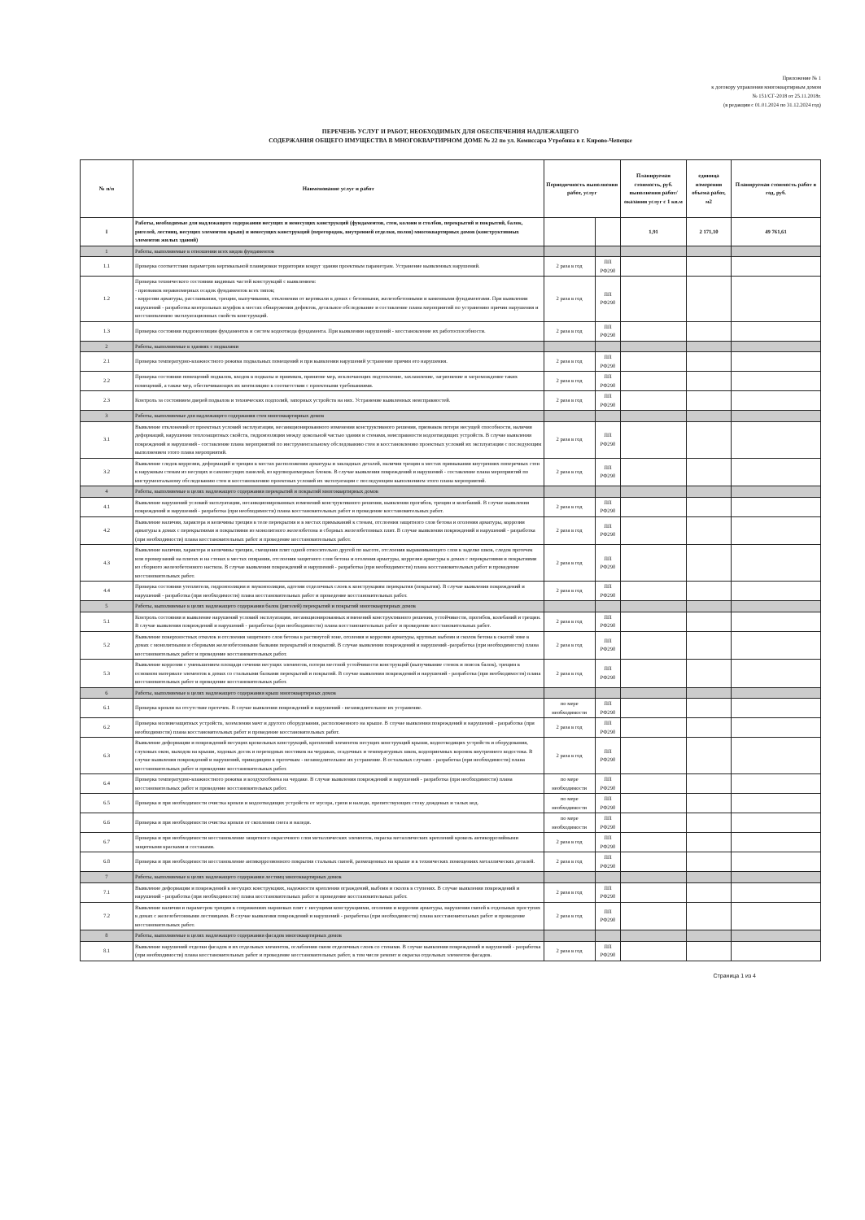Приложение № 1
к договору управления многоквартирным домом
№ 151/СГ-2018 от 25.11.2018г.
(в редакции с 01.01.2024 по 31.12.2024 год)
ПЕРЕЧЕНЬ УСЛУГ И РАБОТ, НЕОБХОДИМЫХ ДЛЯ ОБЕСПЕЧЕНИЯ НАДЛЕЖАЩЕГО
СОДЕРЖАНИЯ ОБЩЕГО ИМУЩЕСТВА В МНОГОКВАРТИРНОМ ДОМЕ № 22 по ул. Комиссара Утробина в г. Кирово-Чепецке
| № п/п | Наименование услуг и работ | Периодичность выполнения работ, услуг | | Планируемая стоимость, руб. выполнения работ/оказания услуг с 1 кв.м | единица измерения объема работ, м2 | Планируемая стоимость работ в год, руб. |
| --- | --- | --- | --- | --- | --- | --- |
| I | Работы, необходимые для надлежащего содержания несущих и ненесущих конструкций (фундаментов, стен, колонн и столбов, перекрытий и покрытий, балок, ригелей, лестниц, несущих элементов крыш) и ненесущих конструкций (перегородок, внутренней отделки, полов) многоквартирных домов (конструктивных элементов жилых зданий) | | | 1,91 | 2 171,10 | 49 761,61 |
| 1 | Работы, выполняемые в отношении всех видов фундаментов | | | | | |
| 1.1 | Проверка соответствия параметров вертикальной планировки территории вокруг здания проектным параметрам. Устранение выявленных нарушений. | 2 раза в год | ПП РФ290 | | | |
| 1.2 | Проверка технического состояния видимых частей конструкций с выявлением: - признаков неравномерных осадок фундаментов всех типов; - коррозии арматуры, расслаивания, трещин, выпучивания, отклонения от вертикали в домах с бетонными, железобетонными и каменными фундаментами. При выявлении нарушений - разработка контрольных шурфов в местах обнаружения дефектов, детальное обследование и составление плана мероприятий по устранению причин нарушения и восстановлению эксплуатационных свойств конструкций. | 2 раза в год | ПП РФ290 | | | |
| 1.3 | Проверка состояния гидроизоляции фундаментов и систем водоотвода фундамента. При выявлении нарушений - восстановление их работоспособности. | 2 раза в год | ПП РФ290 | | | |
| 2 | Работы, выполняемые в зданиях с подвалами | | | | | |
| 2.1 | Проверка температурно-влажностного режима подвальных помещений и при выявлении нарушений устранение причин его нарушения. | 2 раза в год | ПП РФ290 | | | |
| 2.2 | Проверка состояния помещений подвалов, входов в подвалы и приямков, принятие мер, исключающих подтопление, захламление, загрязнение и загромождение таких помещений, а также мер, обеспечивающих их вентиляцию в соответствии с проектными требованиями. | 2 раза в год | ПП РФ290 | | | |
| 2.3 | Контроль за состоянием дверей подвалов и технических подполий, запорных устройств на них. Устранение выявленных неисправностей. | 2 раза в год | ПП РФ290 | | | |
| 3 | Работы, выполняемые для надлежащего содержания стен многоквартирных домов | | | | | |
| 3.1 | Выявление отклонений от проектных условий эксплуатации, несанкционированного изменения конструктивного решения, признаков потери несущей способности, наличия деформаций, нарушения теплозащитных свойств, гидроизоляции между цокольной частью здания и стенами, неисправности водоотводящих устройств. В случае выявления повреждений и нарушений - составление плана мероприятий по инструментальному обследованию стен и восстановлению проектных условий их эксплуатации с последующим выполнением этого плана мероприятий. | 2 раза в год | ПП РФ290 | | | |
| 3.2 | Выявление следов коррозии, деформаций и трещин в местах расположения арматуры и закладных деталей, наличия трещин в местах примыкания внутренних поперечных стен к наружным стенам из несущих и самонесущих панелей, из крупноразмерных блоков. В случае выявления повреждений и нарушений - составление плана мероприятий по инструментальному обследованию стен и восстановлению проектных условий их эксплуатации с последующим выполнением этого плана мероприятий. | 2 раза в год | ПП РФ290 | | | |
| 4 | Работы, выполняемые в целях надлежащего содержания перекрытий и покрытий многоквартирных домов | | | | | |
| 4.1 | Выявление нарушений условий эксплуатации, несанкционированных изменений конструктивного решения, выявления прогибов, трещин и колебаний. В случае выявления повреждений и нарушений - разработка (при необходимости) плана восстановительных работ и проведение восстановительных работ. | 2 раза в год | ПП РФ290 | | | |
| 4.2 | Выявление наличия, характера и величины трещин в теле перекрытия и в местах примыканий к стенам, отслоения защитного слоя бетона и оголения арматуры, коррозии арматуры в домах с перекрытиями и покрытиями из монолитного железобетона и сборных железобетонных плит. В случае выявления повреждений и нарушений - разработка (при необходимости) плана восстановительных работ и проведение восстановительных работ. | 2 раза в год | ПП РФ290 | | | |
| 4.3 | Выявление наличия, характера и величины трещин, смещения плит одной относительно другой по высоте, отслоения выравнивающего слоя в заделке швов, следов протечек или промерзаний на плитах и на стенах в местах опирания, отслоения защитного слоя бетона и оголения арматуры, коррозии арматуры в домах с перекрытиями и покрытиями из сборного железобетонного настила. В случае выявления повреждений и нарушений - разработка (при необходимости) плана восстановительных работ и проведение восстановительных работ. | 2 раза в год | ПП РФ290 | | | |
| 4.4 | Проверка состояния утеплителя, гидроизоляции и звукоизоляции, адгезии отделочных слоев к конструкциям перекрытия (покрытия). В случае выявления повреждений и нарушений - разработка (при необходимости) плана восстановительных работ и проведение восстановительных работ. | 2 раза в год | ПП РФ290 | | | |
| 5 | Работы, выполняемые в целях надлежащего содержания балок (ригелей) перекрытий и покрытий многоквартирных домов | | | | | |
| 5.1 | Контроль состояния и выявление нарушений условий эксплуатации, несанкционированных изменений конструктивного решения, устойчивости, прогибов, колебаний и трещин. В случае выявления повреждений и нарушений - разработка (при необходимости) плана восстановительных работ и проведение восстановительных работ. | 2 раза в год | ПП РФ290 | | | |
| 5.2 | Выявление поверхностных отколов и отслоения защитного слоя бетона в растянутой зоне, оголения и коррозии арматуры, крупных выбоин и сколов бетона в сжатой зоне в домах с монолитными и сборными железобетонными балками перекрытий и покрытий. В случае выявления повреждений и нарушений -разработка (при необходимости) плана восстановительных работ и проведение восстановительных работ. | 2 раза в год | ПП РФ290 | | | |
| 5.3 | Выявление коррозии с уменьшением площади сечения несущих элементов, потери местной устойчивости конструкций (выпучивание стенок и поясов балок), трещин в основном материале элементов в домах со стальными балками перекрытий и покрытий. В случае выявления повреждений и нарушений - разработка (при необходимости) плана восстановительных работ и проведение восстановительных работ. | 2 раза в год | ПП РФ290 | | | |
| 6 | Работы, выполняемые в целях надлежащего содержания крыш многоквартирных домов | | | | | |
| 6.1 | Проверка кровли на отсутствие протечек. В случае выявления повреждений и нарушений - незамедлительное их устранение. | по мере необходимости | ПП РФ290 | | | |
| 6.2 | Проверка молниезащитных устройств, заземления мачт и другого оборудования, расположенного на крыше. В случае выявления повреждений и нарушений - разработка (при необходимости) плана восстановительных работ и проведение восстановительных работ. | 2 раза в год | ПП РФ290 | | | |
| 6.3 | Выявление деформации и повреждений несущих кровельных конструкций, креплений элементов несущих конструкций крыши, водоотводящих устройств и оборудования, слуховых окон, выходов на крыши, ходовых досок и переходных мостиков на чердаках, осадочных и температурных швов, водоприемных воронок внутреннего водостока. В случае выявления повреждений и нарушений, приводящим к протечкам - незамедлительное их устранение. В остальных случаях - разработка (при необходимости) плана восстановительных работ и проведение восстановительных работ. | 2 раза в год | ПП РФ290 | | | |
| 6.4 | Проверка температурно-влажностного режима и воздухообмена на чердаке. В случае выявления повреждений и нарушений - разработка (при необходимости) плана восстановительных работ и проведение восстановительных работ. | по мере необходимости | ПП РФ290 | | | |
| 6.5 | Проверка и при необходимости очистка кровли и водоотводящих устройств от мусора, грязи и наледи, препятствующих стоку дождевых и талых вод. | по мере необходимости | ПП РФ290 | | | |
| 6.6 | Проверка и при необходимости очистка кровли от скопления снега и наледи. | по мере необходимости | ПП РФ290 | | | |
| 6.7 | Проверка и при необходимости восстановление защитного окрасочного слоя металлических элементов, окраска металлических креплений кровель антикоррозийными защитными красками и составами. | 2 раза в год | ПП РФ290 | | | |
| 6.8 | Проверка и при необходимости восстановление антикоррозионного покрытия стальных связей, размещенных на крыше и в технических помещениях металлических деталей. | 2 раза в год | ПП РФ290 | | | |
| 7 | Работы, выполняемые в целях надлежащего содержания лестниц многоквартирных домов | | | | | |
| 7.1 | Выявление деформации и повреждений в несущих конструкциях, надежности крепления ограждений, выбоин и сколов в ступенях. В случае выявления повреждений и нарушений - разработка (при необходимости) плана восстановительных работ и проведение восстановительных работ. | 2 раза в год | ПП РФ290 | | | |
| 7.2 | Выявление наличия и параметров трещин в сопряжениях маршевых плит с несущими конструкциями, оголения и коррозии арматуры, нарушения связей в отдельных проступях в домах с железобетонными лестницами. В случае выявления повреждений и нарушений - разработка (при необходимости) плана восстановительных работ и проведение восстановительных работ. | 2 раза в год | ПП РФ290 | | | |
| 8 | Работы, выполняемые в целях надлежащего содержания фасадов многоквартирных домов | | | | | |
| 8.1 | Выявление нарушений отделки фасадов и их отдельных элементов, ослабления связи отделочных слоев со стенами. В случае выявления повреждений и нарушений - разработка (при необходимости) плана восстановительных работ и проведение восстановительных работ, в том числе ремонт и окраска отдельных элементов фасадов. | 2 раза в год | ПП РФ290 | | | |
Страница 1 из 4